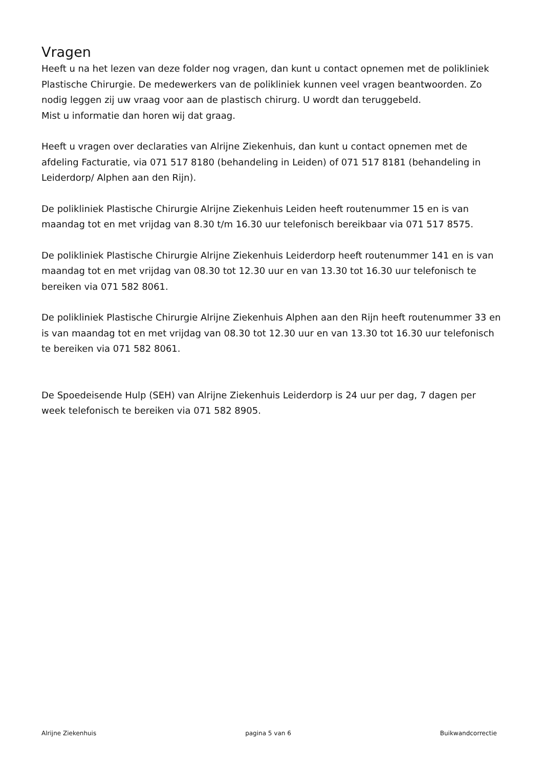Vragen
Heeft u na het lezen van deze folder nog vragen, dan kunt u contact opnemen met de polikliniek Plastische Chirurgie. De medewerkers van de polikliniek kunnen veel vragen beantwoorden. Zo nodig leggen zij uw vraag voor aan de plastisch chirurg. U wordt dan teruggebeld.
Mist u informatie dan horen wij dat graag.
Heeft u vragen over declaraties van Alrijne Ziekenhuis, dan kunt u contact opnemen met de afdeling Facturatie, via 071 517 8180 (behandeling in Leiden) of 071 517 8181 (behandeling in Leiderdorp/ Alphen aan den Rijn).
De polikliniek Plastische Chirurgie Alrijne Ziekenhuis Leiden heeft routenummer 15 en is van maandag tot en met vrijdag van 8.30 t/m 16.30 uur telefonisch bereikbaar via 071 517 8575.
De polikliniek Plastische Chirurgie Alrijne Ziekenhuis Leiderdorp heeft routenummer 141 en is van maandag tot en met vrijdag van 08.30 tot 12.30 uur en van 13.30 tot 16.30 uur telefonisch te bereiken via 071 582 8061.
De polikliniek Plastische Chirurgie Alrijne Ziekenhuis Alphen aan den Rijn heeft routenummer 33 en is van maandag tot en met vrijdag van 08.30 tot 12.30 uur en van 13.30 tot 16.30 uur telefonisch te bereiken via 071 582 8061.
De Spoedeisende Hulp (SEH) van Alrijne Ziekenhuis Leiderdorp is 24 uur per dag, 7 dagen per week telefonisch te bereiken via 071 582 8905.
Alrijne Ziekenhuis pagina 5 van 6 Buikwandcorrectie